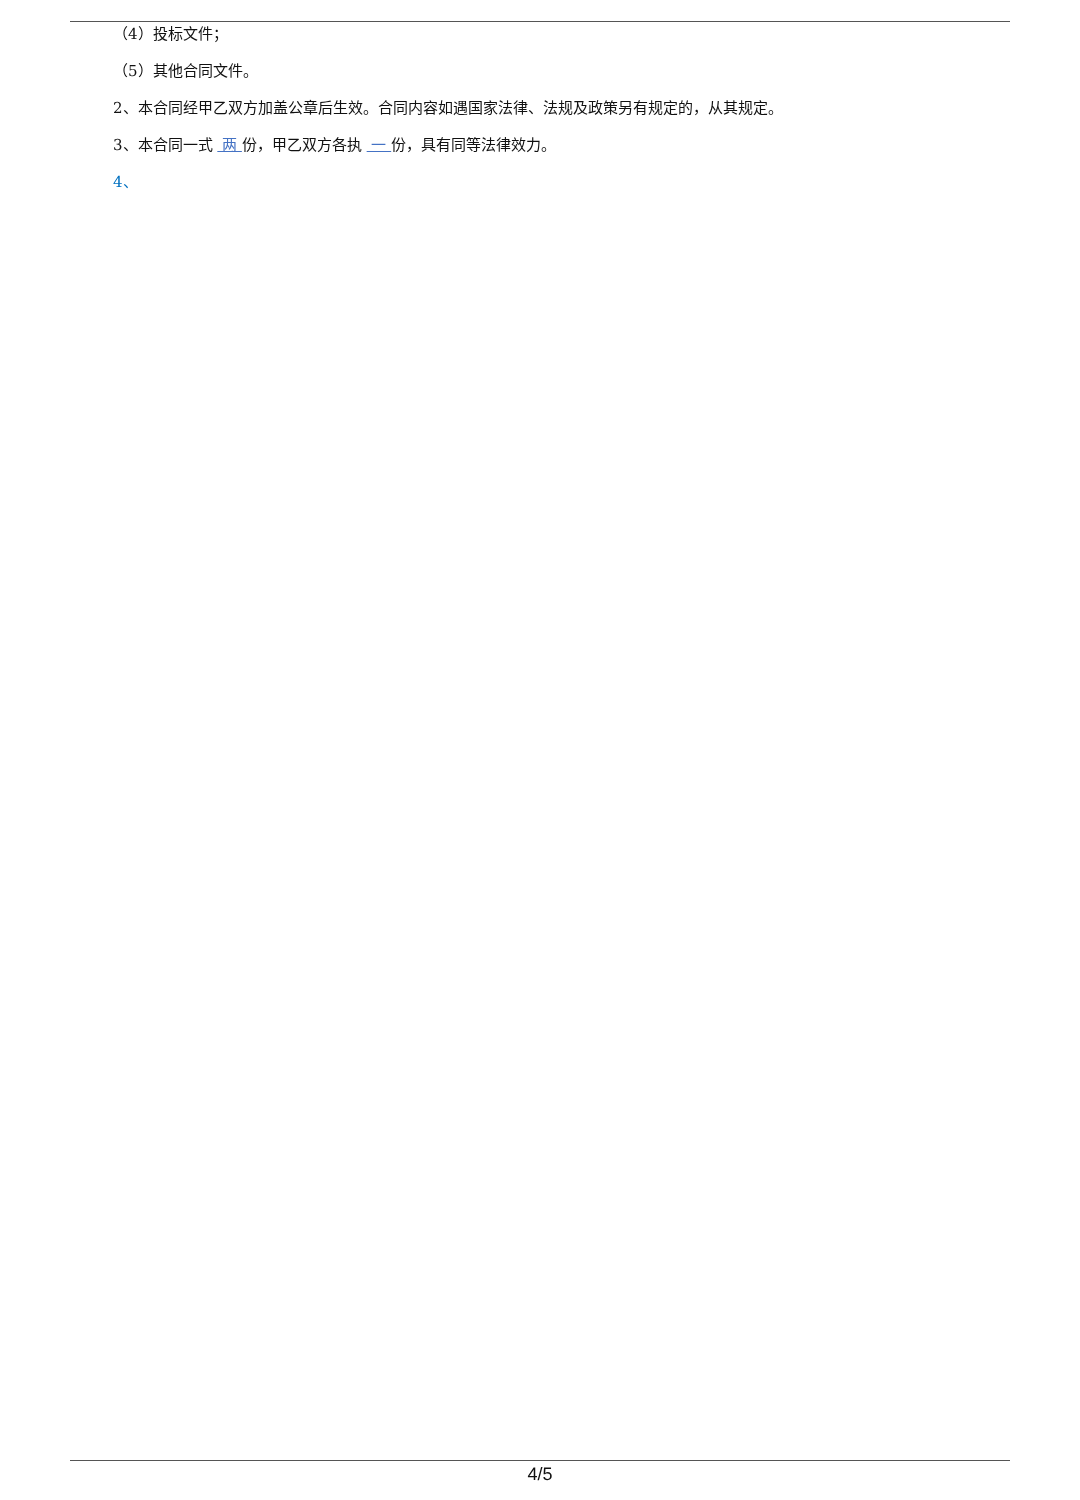（4）投标文件；
（5）其他合同文件。
2、本合同经甲乙双方加盖公章后生效。合同内容如遇国家法律、法规及政策另有规定的，从其规定。
3、本合同一式 两 份，甲乙双方各执 一 份，具有同等法律效力。
4、
4/5